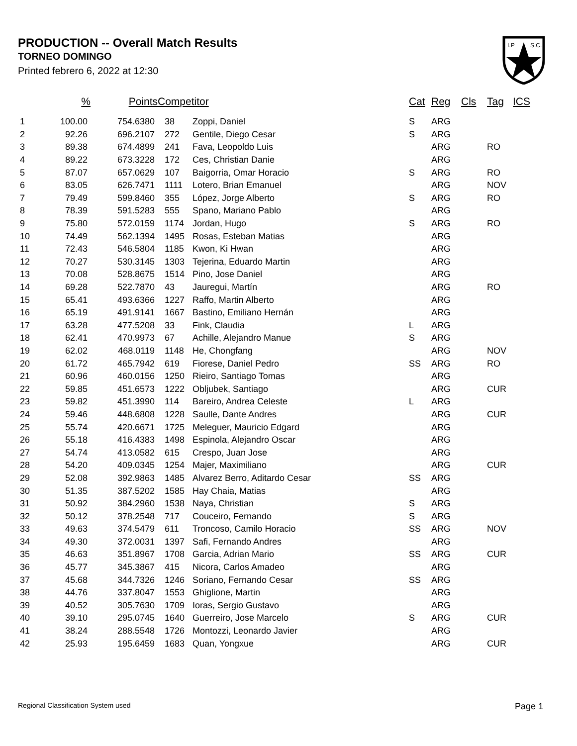PRODUCTION -- Overall Match Results
TORNEO DOMINGO
Printed febrero 6, 2022 at 12:30
I.P
S.C.
| | % | Points | Competitor | | Cat | Reg | Cls | Tag | ICS |
| --- | --- | --- | --- | --- | --- | --- | --- | --- | --- |
| 1 | 100.00 | 754.6380 | 38 | Zoppi, Daniel | S | ARG | | | |
| 2 | 92.26 | 696.2107 | 272 | Gentile, Diego Cesar | S | ARG | | | |
| 3 | 89.38 | 674.4899 | 241 | Fava, Leopoldo Luis | | ARG | | RO | |
| 4 | 89.22 | 673.3228 | 172 | Ces, Christian Danie | | ARG | | | |
| 5 | 87.07 | 657.0629 | 107 | Baigorria, Omar Horacio | S | ARG | | RO | |
| 6 | 83.05 | 626.7471 | 1111 | Lotero, Brian Emanuel | | ARG | | NOV | |
| 7 | 79.49 | 599.8460 | 355 | López, Jorge Alberto | S | ARG | | RO | |
| 8 | 78.39 | 591.5283 | 555 | Spano, Mariano Pablo | | ARG | | | |
| 9 | 75.80 | 572.0159 | 1174 | Jordan, Hugo | S | ARG | | RO | |
| 10 | 74.49 | 562.1394 | 1495 | Rosas, Esteban Matias | | ARG | | | |
| 11 | 72.43 | 546.5804 | 1185 | Kwon, Ki Hwan | | ARG | | | |
| 12 | 70.27 | 530.3145 | 1303 | Tejerina, Eduardo Martin | | ARG | | | |
| 13 | 70.08 | 528.8675 | 1514 | Pino, Jose Daniel | | ARG | | | |
| 14 | 69.28 | 522.7870 | 43 | Jauregui, Martín | | ARG | | RO | |
| 15 | 65.41 | 493.6366 | 1227 | Raffo, Martin Alberto | | ARG | | | |
| 16 | 65.19 | 491.9141 | 1667 | Bastino, Emiliano Hernán | | ARG | | | |
| 17 | 63.28 | 477.5208 | 33 | Fink, Claudia | L | ARG | | | |
| 18 | 62.41 | 470.9973 | 67 | Achille, Alejandro Manue | S | ARG | | | |
| 19 | 62.02 | 468.0119 | 1148 | He, Chongfang | | ARG | | NOV | |
| 20 | 61.72 | 465.7942 | 619 | Fiorese, Daniel Pedro | SS | ARG | | RO | |
| 21 | 60.96 | 460.0156 | 1250 | Rieiro, Santiago Tomas | | ARG | | | |
| 22 | 59.85 | 451.6573 | 1222 | Obljubek, Santiago | | ARG | | CUR | |
| 23 | 59.82 | 451.3990 | 114 | Bareiro, Andrea Celeste | L | ARG | | | |
| 24 | 59.46 | 448.6808 | 1228 | Saulle, Dante Andres | | ARG | | CUR | |
| 25 | 55.74 | 420.6671 | 1725 | Meleguer, Mauricio Edgard | | ARG | | | |
| 26 | 55.18 | 416.4383 | 1498 | Espinola, Alejandro Oscar | | ARG | | | |
| 27 | 54.74 | 413.0582 | 615 | Crespo, Juan Jose | | ARG | | | |
| 28 | 54.20 | 409.0345 | 1254 | Majer, Maximiliano | | ARG | | CUR | |
| 29 | 52.08 | 392.9863 | 1485 | Alvarez Berro, Aditardo Cesar | SS | ARG | | | |
| 30 | 51.35 | 387.5202 | 1585 | Hay Chaia, Matias | | ARG | | | |
| 31 | 50.92 | 384.2960 | 1538 | Naya, Christian | S | ARG | | | |
| 32 | 50.12 | 378.2548 | 717 | Couceiro, Fernando | S | ARG | | | |
| 33 | 49.63 | 374.5479 | 611 | Troncoso, Camilo Horacio | SS | ARG | | NOV | |
| 34 | 49.30 | 372.0031 | 1397 | Safi, Fernando Andres | | ARG | | | |
| 35 | 46.63 | 351.8967 | 1708 | Garcia, Adrian Mario | SS | ARG | | CUR | |
| 36 | 45.77 | 345.3867 | 415 | Nicora, Carlos Amadeo | | ARG | | | |
| 37 | 45.68 | 344.7326 | 1246 | Soriano, Fernando Cesar | SS | ARG | | | |
| 38 | 44.76 | 337.8047 | 1553 | Ghiglione, Martin | | ARG | | | |
| 39 | 40.52 | 305.7630 | 1709 | Ioras, Sergio Gustavo | | ARG | | | |
| 40 | 39.10 | 295.0745 | 1640 | Guerreiro, Jose Marcelo | S | ARG | | CUR | |
| 41 | 38.24 | 288.5548 | 1726 | Montozzi, Leonardo Javier | | ARG | | | |
| 42 | 25.93 | 195.6459 | 1683 | Quan, Yongxue | | ARG | | CUR | |
Regional Classification System used Page 1